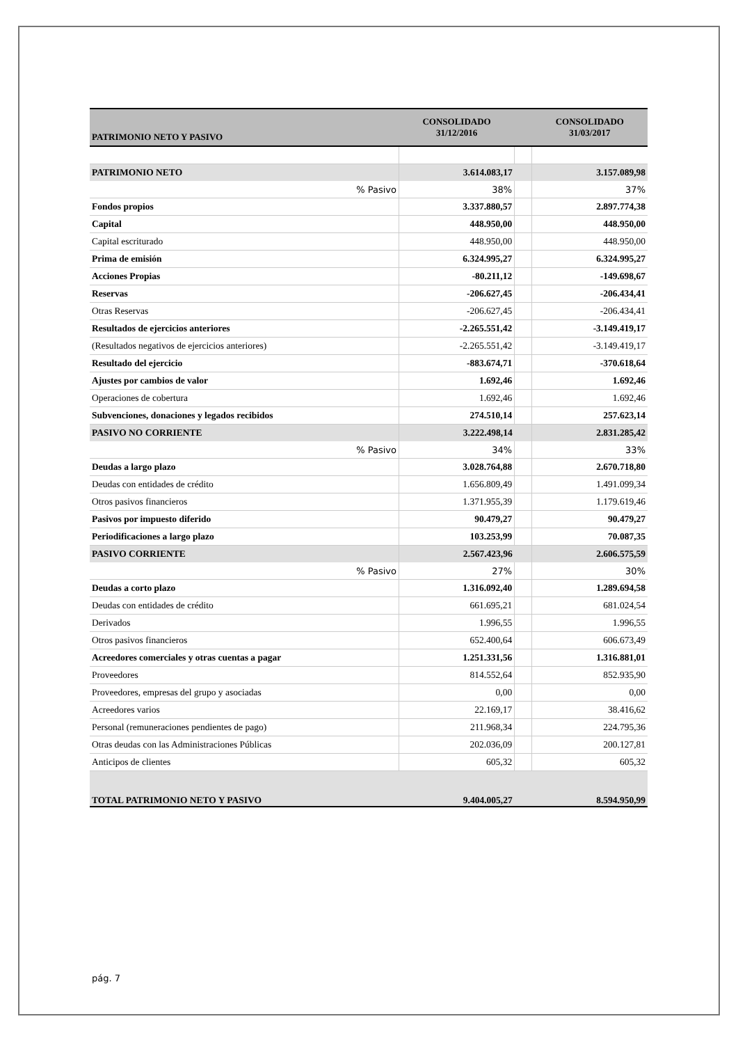| PATRIMONIO NETO Y PASIVO | CONSOLIDADO 31/12/2016 | | CONSOLIDADO 31/03/2017 |
| --- | --- | --- | --- |
| PATRIMONIO NETO | 3.614.083,17 | | 3.157.089,98 |
| % Pasivo | 38% | | 37% |
| Fondos propios | 3.337.880,57 | | 2.897.774,38 |
| Capital | 448.950,00 | | 448.950,00 |
| Capital escriturado | 448.950,00 | | 448.950,00 |
| Prima de emisión | 6.324.995,27 | | 6.324.995,27 |
| Acciones Propias | -80.211,12 | | -149.698,67 |
| Reservas | -206.627,45 | | -206.434,41 |
| Otras Reservas | -206.627,45 | | -206.434,41 |
| Resultados de ejercicios anteriores | -2.265.551,42 | | -3.149.419,17 |
| (Resultados negativos de ejercicios anteriores) | -2.265.551,42 | | -3.149.419,17 |
| Resultado del ejercicio | -883.674,71 | | -370.618,64 |
| Ajustes por cambios de valor | 1.692,46 | | 1.692,46 |
| Operaciones de cobertura | 1.692,46 | | 1.692,46 |
| Subvenciones, donaciones y legados recibidos | 274.510,14 | | 257.623,14 |
| PASIVO NO CORRIENTE | 3.222.498,14 | | 2.831.285,42 |
| % Pasivo | 34% | | 33% |
| Deudas a largo plazo | 3.028.764,88 | | 2.670.718,80 |
| Deudas con entidades de crédito | 1.656.809,49 | | 1.491.099,34 |
| Otros pasivos financieros | 1.371.955,39 | | 1.179.619,46 |
| Pasivos por impuesto diferido | 90.479,27 | | 90.479,27 |
| Periodificaciones a largo plazo | 103.253,99 | | 70.087,35 |
| PASIVO CORRIENTE | 2.567.423,96 | | 2.606.575,59 |
| % Pasivo | 27% | | 30% |
| Deudas a corto plazo | 1.316.092,40 | | 1.289.694,58 |
| Deudas con entidades de crédito | 661.695,21 | | 681.024,54 |
| Derivados | 1.996,55 | | 1.996,55 |
| Otros pasivos financieros | 652.400,64 | | 606.673,49 |
| Acreedores comerciales y otras cuentas a pagar | 1.251.331,56 | | 1.316.881,01 |
| Proveedores | 814.552,64 | | 852.935,90 |
| Proveedores, empresas del grupo y asociadas | 0,00 | | 0,00 |
| Acreedores varios | 22.169,17 | | 38.416,62 |
| Personal (remuneraciones pendientes de pago) | 211.968,34 | | 224.795,36 |
| Otras deudas con las Administraciones Públicas | 202.036,09 | | 200.127,81 |
| Anticipos de clientes | 605,32 | | 605,32 |
| TOTAL PATRIMONIO NETO Y PASIVO | 9.404.005,27 | | 8.594.950,99 |
pág. 7